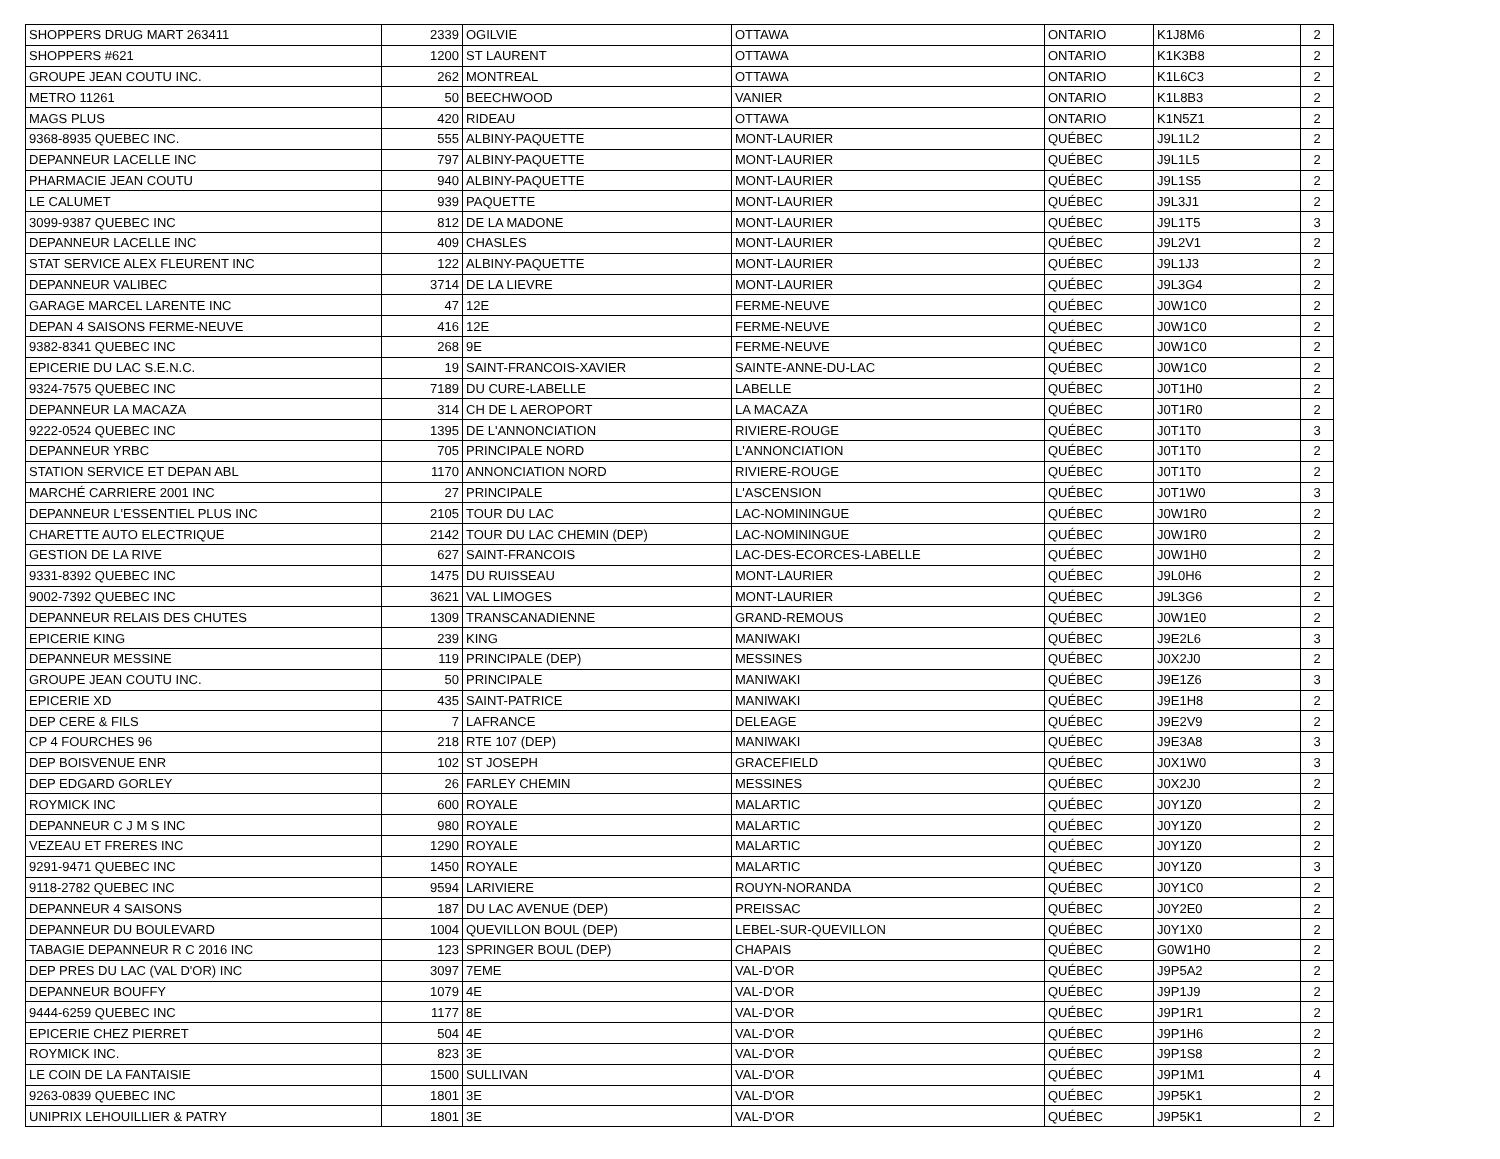| SHOPPERS DRUG MART 263411 | 2339 | OGILVIE | OTTAWA | ONTARIO | K1J8M6 | 2 |
| SHOPPERS #621 | 1200 | ST LAURENT | OTTAWA | ONTARIO | K1K3B8 | 2 |
| GROUPE JEAN COUTU INC. | 262 | MONTREAL | OTTAWA | ONTARIO | K1L6C3 | 2 |
| METRO 11261 | 50 | BEECHWOOD | VANIER | ONTARIO | K1L8B3 | 2 |
| MAGS PLUS | 420 | RIDEAU | OTTAWA | ONTARIO | K1N5Z1 | 2 |
| 9368-8935 QUEBEC INC. | 555 | ALBINY-PAQUETTE | MONT-LAURIER | QUÉBEC | J9L1L2 | 2 |
| DEPANNEUR LACELLE INC | 797 | ALBINY-PAQUETTE | MONT-LAURIER | QUÉBEC | J9L1L5 | 2 |
| PHARMACIE JEAN COUTU | 940 | ALBINY-PAQUETTE | MONT-LAURIER | QUÉBEC | J9L1S5 | 2 |
| LE CALUMET | 939 | PAQUETTE | MONT-LAURIER | QUÉBEC | J9L3J1 | 2 |
| 3099-9387 QUEBEC INC | 812 | DE LA MADONE | MONT-LAURIER | QUÉBEC | J9L1T5 | 3 |
| DEPANNEUR LACELLE INC | 409 | CHASLES | MONT-LAURIER | QUÉBEC | J9L2V1 | 2 |
| STAT SERVICE ALEX FLEURENT INC | 122 | ALBINY-PAQUETTE | MONT-LAURIER | QUÉBEC | J9L1J3 | 2 |
| DEPANNEUR VALIBEC | 3714 | DE LA LIEVRE | MONT-LAURIER | QUÉBEC | J9L3G4 | 2 |
| GARAGE MARCEL LARENTE INC | 47 | 12E | FERME-NEUVE | QUÉBEC | J0W1C0 | 2 |
| DEPAN 4 SAISONS FERME-NEUVE | 416 | 12E | FERME-NEUVE | QUÉBEC | J0W1C0 | 2 |
| 9382-8341 QUEBEC INC | 268 | 9E | FERME-NEUVE | QUÉBEC | J0W1C0 | 2 |
| EPICERIE DU LAC S.E.N.C. | 19 | SAINT-FRANCOIS-XAVIER | SAINTE-ANNE-DU-LAC | QUÉBEC | J0W1C0 | 2 |
| 9324-7575 QUEBEC INC | 7189 | DU CURE-LABELLE | LABELLE | QUÉBEC | J0T1H0 | 2 |
| DEPANNEUR LA MACAZA | 314 | CH DE L AEROPORT | LA MACAZA | QUÉBEC | J0T1R0 | 2 |
| 9222-0524 QUEBEC INC | 1395 | DE L'ANNONCIATION | RIVIERE-ROUGE | QUÉBEC | J0T1T0 | 3 |
| DEPANNEUR YRBC | 705 | PRINCIPALE NORD | L'ANNONCIATION | QUÉBEC | J0T1T0 | 2 |
| STATION SERVICE ET DEPAN ABL | 1170 | ANNONCIATION NORD | RIVIERE-ROUGE | QUÉBEC | J0T1T0 | 2 |
| MARCHÉ CARRIERE 2001 INC | 27 | PRINCIPALE | L'ASCENSION | QUÉBEC | J0T1W0 | 3 |
| DEPANNEUR L'ESSENTIEL PLUS INC | 2105 | TOUR DU LAC | LAC-NOMININGUE | QUÉBEC | J0W1R0 | 2 |
| CHARETTE AUTO ELECTRIQUE | 2142 | TOUR DU LAC CHEMIN (DEP) | LAC-NOMININGUE | QUÉBEC | J0W1R0 | 2 |
| GESTION DE LA RIVE | 627 | SAINT-FRANCOIS | LAC-DES-ECORCES-LABELLE | QUÉBEC | J0W1H0 | 2 |
| 9331-8392 QUEBEC INC | 1475 | DU RUISSEAU | MONT-LAURIER | QUÉBEC | J9L0H6 | 2 |
| 9002-7392 QUEBEC INC | 3621 | VAL LIMOGES | MONT-LAURIER | QUÉBEC | J9L3G6 | 2 |
| DEPANNEUR RELAIS DES CHUTES | 1309 | TRANSCANADIENNE | GRAND-REMOUS | QUÉBEC | J0W1E0 | 2 |
| EPICERIE KING | 239 | KING | MANIWAKI | QUÉBEC | J9E2L6 | 3 |
| DEPANNEUR MESSINE | 119 | PRINCIPALE (DEP) | MESSINES | QUÉBEC | J0X2J0 | 2 |
| GROUPE JEAN COUTU INC. | 50 | PRINCIPALE | MANIWAKI | QUÉBEC | J9E1Z6 | 3 |
| EPICERIE XD | 435 | SAINT-PATRICE | MANIWAKI | QUÉBEC | J9E1H8 | 2 |
| DEP CERE & FILS | 7 | LAFRANCE | DELEAGE | QUÉBEC | J9E2V9 | 2 |
| CP 4 FOURCHES 96 | 218 | RTE 107 (DEP) | MANIWAKI | QUÉBEC | J9E3A8 | 3 |
| DEP BOISVENUE ENR | 102 | ST JOSEPH | GRACEFIELD | QUÉBEC | J0X1W0 | 3 |
| DEP EDGARD GORLEY | 26 | FARLEY CHEMIN | MESSINES | QUÉBEC | J0X2J0 | 2 |
| ROYMICK INC | 600 | ROYALE | MALARTIC | QUÉBEC | J0Y1Z0 | 2 |
| DEPANNEUR C J M S INC | 980 | ROYALE | MALARTIC | QUÉBEC | J0Y1Z0 | 2 |
| VEZEAU ET FRERES INC | 1290 | ROYALE | MALARTIC | QUÉBEC | J0Y1Z0 | 2 |
| 9291-9471 QUEBEC INC | 1450 | ROYALE | MALARTIC | QUÉBEC | J0Y1Z0 | 3 |
| 9118-2782 QUEBEC INC | 9594 | LARIVIERE | ROUYN-NORANDA | QUÉBEC | J0Y1C0 | 2 |
| DEPANNEUR 4 SAISONS | 187 | DU LAC AVENUE (DEP) | PREISSAC | QUÉBEC | J0Y2E0 | 2 |
| DEPANNEUR DU BOULEVARD | 1004 | QUEVILLON BOUL (DEP) | LEBEL-SUR-QUEVILLON | QUÉBEC | J0Y1X0 | 2 |
| TABAGIE DEPANNEUR R C 2016 INC | 123 | SPRINGER BOUL (DEP) | CHAPAIS | QUÉBEC | G0W1H0 | 2 |
| DEP PRES DU LAC (VAL D'OR) INC | 3097 | 7EME | VAL-D'OR | QUÉBEC | J9P5A2 | 2 |
| DEPANNEUR BOUFFY | 1079 | 4E | VAL-D'OR | QUÉBEC | J9P1J9 | 2 |
| 9444-6259 QUEBEC INC | 1177 | 8E | VAL-D'OR | QUÉBEC | J9P1R1 | 2 |
| EPICERIE CHEZ PIERRET | 504 | 4E | VAL-D'OR | QUÉBEC | J9P1H6 | 2 |
| ROYMICK INC. | 823 | 3E | VAL-D'OR | QUÉBEC | J9P1S8 | 2 |
| LE COIN DE LA FANTAISIE | 1500 | SULLIVAN | VAL-D'OR | QUÉBEC | J9P1M1 | 4 |
| 9263-0839 QUEBEC INC | 1801 | 3E | VAL-D'OR | QUÉBEC | J9P5K1 | 2 |
| UNIPRIX LEHOUILLIER & PATRY | 1801 | 3E | VAL-D'OR | QUÉBEC | J9P5K1 | 2 |